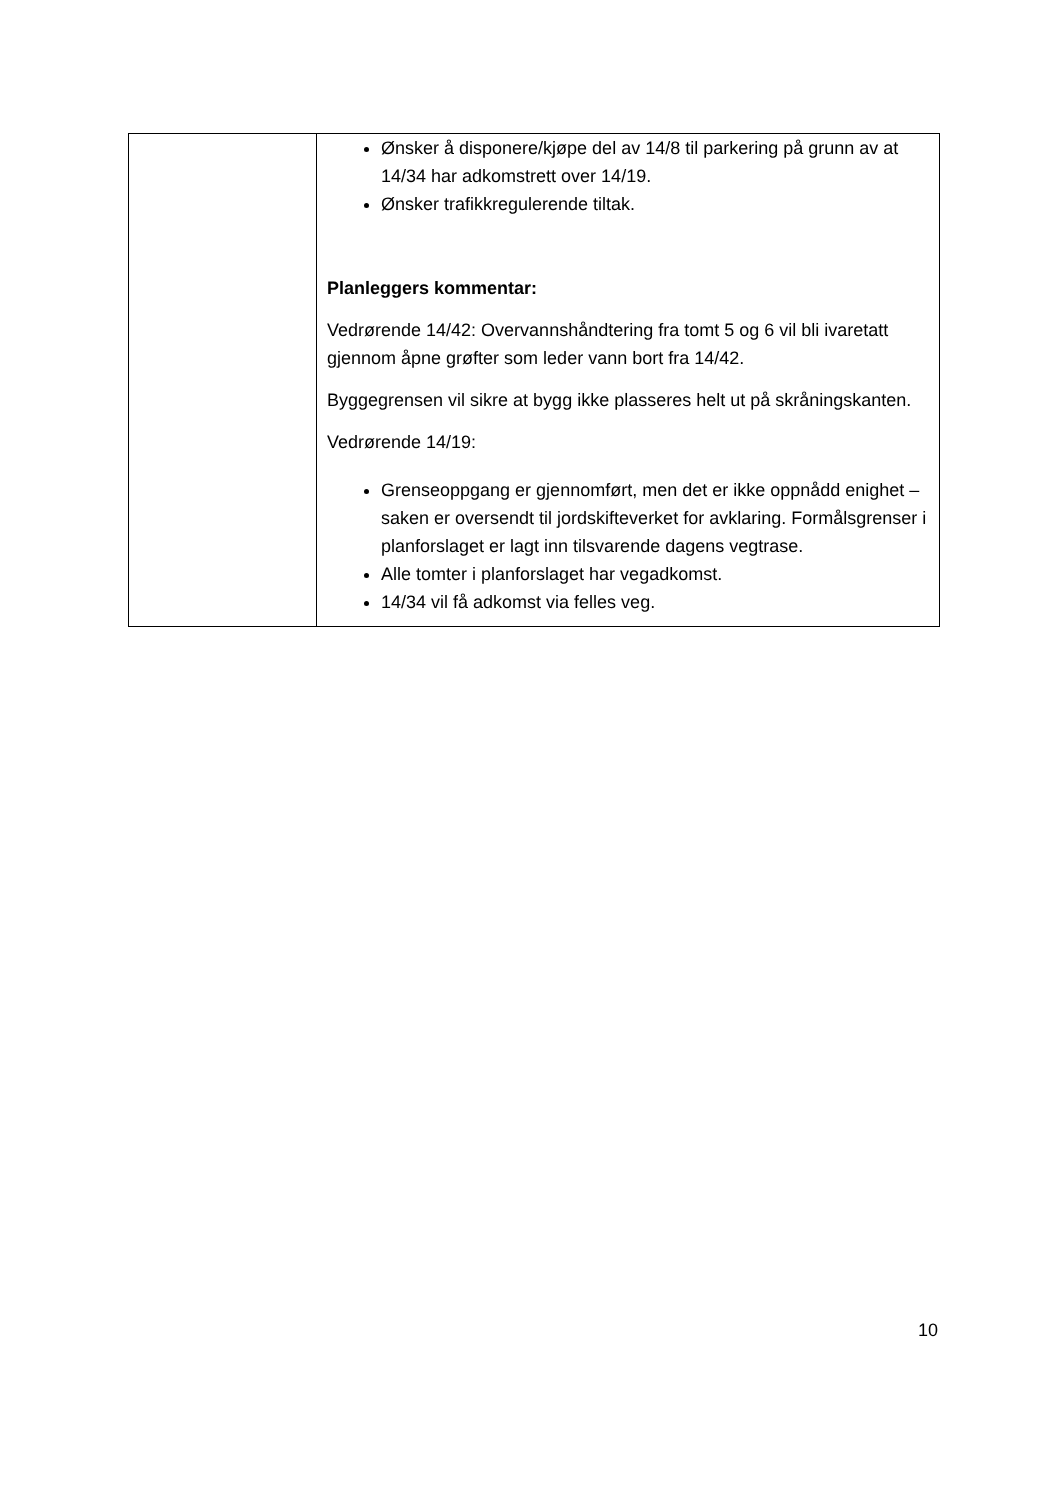| | Ønsker å disponere/kjøpe del av 14/8 til parkering på grunn av at 14/34 har adkomstrett over 14/19. Ønsker trafikkregulerende tiltak. Planleggers kommentar: Vedrørende 14/42: Overvannshåndtering fra tomt 5 og 6 vil bli ivaretatt gjennom åpne grøfter som leder vann bort fra 14/42. Byggegrensen vil sikre at bygg ikke plasseres helt ut på skråningskanten. Vedrørende 14/19: Grenseoppgang er gjennomført, men det er ikke oppnådd enighet – saken er oversendt til jordskifteverket for avklaring. Formålsgrenser i planforslaget er lagt inn tilsvarende dagens vegtrase. Alle tomter i planforslaget har vegadkomst. 14/34 vil få adkomst via felles veg. |
10